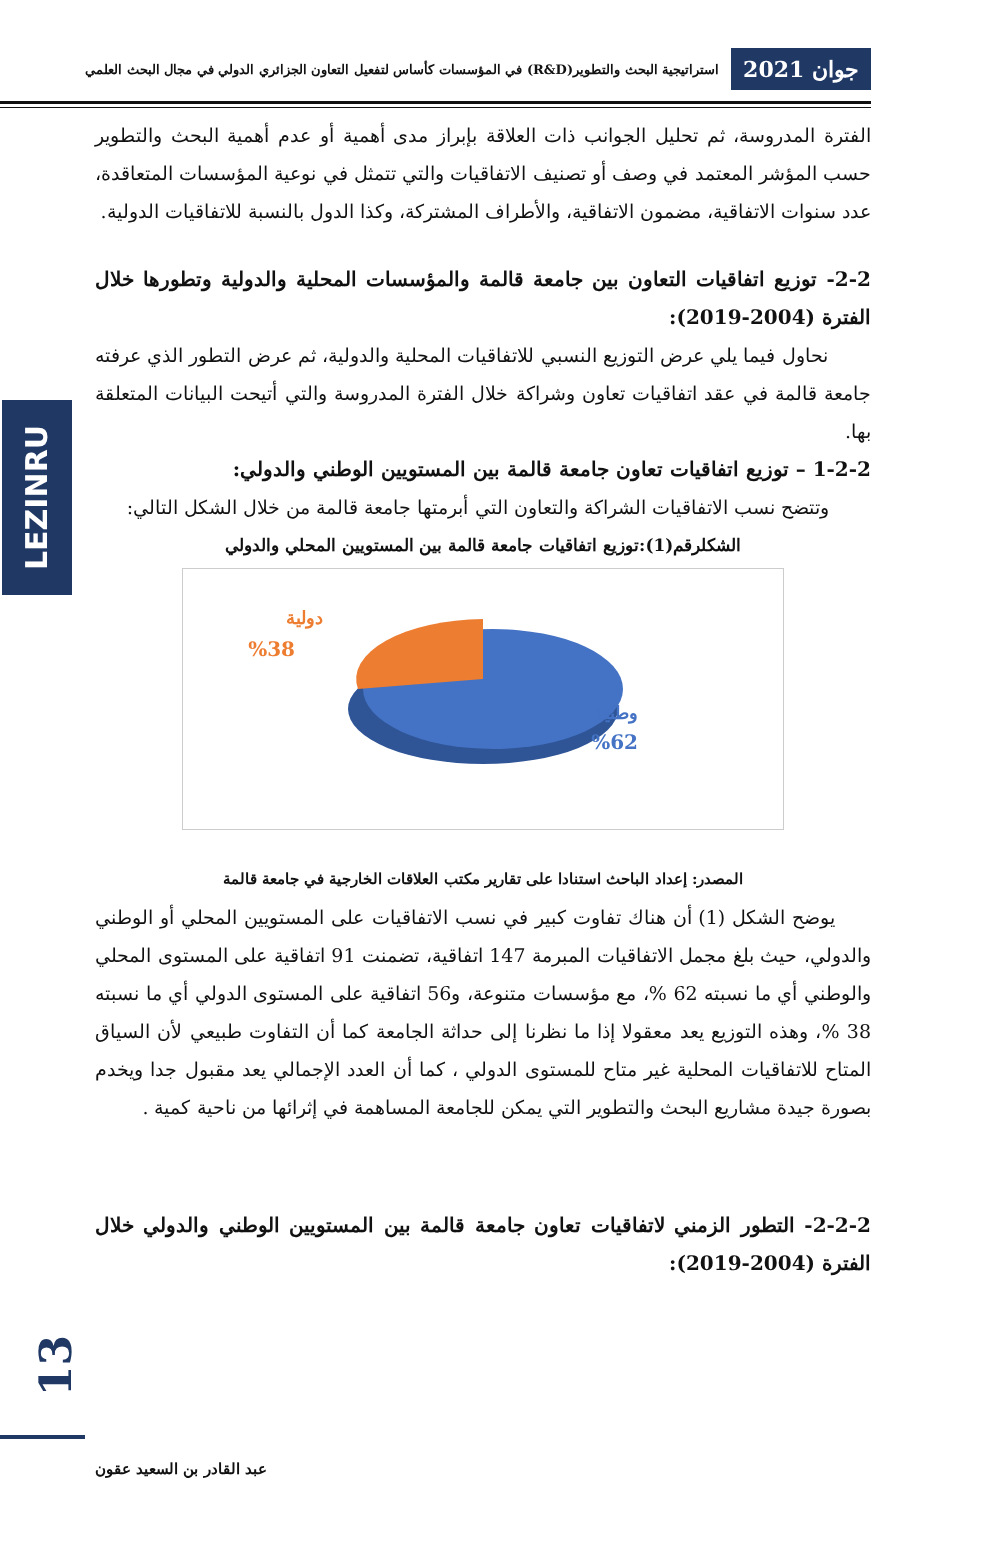جوان 2021
استراتيجية البحث والتطوير(R&D) في المؤسسات كأساس لتفعيل التعاون الجزائري الدولي في مجال البحث العلمي
LEZINRU
الفترة المدروسة، ثم تحليل الجوانب ذات العلاقة بإبراز مدى أهمية أو عدم أهمية البحث والتطوير حسب المؤشر المعتمد في وصف أو تصنيف الاتفاقيات والتي تتمثل في نوعية المؤسسات المتعاقدة، عدد سنوات الاتفاقية، مضمون الاتفاقية، والأطراف المشتركة، وكذا الدول بالنسبة للاتفاقيات الدولية.
2-2- توزيع اتفاقيات التعاون بين جامعة قالمة والمؤسسات المحلية والدولية وتطورها خلال الفترة (2004-2019):
نحاول فيما يلي عرض التوزيع النسبي للاتفاقيات المحلية والدولية، ثم عرض التطور الذي عرفته جامعة قالمة في عقد اتفاقيات تعاون وشراكة خلال الفترة المدروسة والتي أتيحت البيانات المتعلقة بها.
1-2-2 – توزيع اتفاقيات تعاون جامعة قالمة بين المستويين الوطني والدولي:
وتتضح نسب الاتفاقيات الشراكة والتعاون التي أبرمتها جامعة قالمة من خلال الشكل التالي:
الشكلرقم(1):توزيع اتفاقيات جامعة قالمة بين المستويين المحلي والدولي
دولية
%38
وطنية
%62
المصدر: إعداد الباحث استنادا على تقارير مكتب العلاقات الخارجية في جامعة قالمة
يوضح الشكل (1) أن هناك تفاوت كبير في نسب الاتفاقيات على المستويين المحلي أو الوطني والدولي، حيث بلغ مجمل الاتفاقيات المبرمة 147 اتفاقية، تضمنت 91 اتفاقية على المستوى المحلي والوطني أي ما نسبته 62 %، مع مؤسسات متنوعة، و56 اتفاقية على المستوى الدولي أي ما نسبته 38 %، وهذه التوزيع يعد معقولا إذا ما نظرنا إلى حداثة الجامعة كما أن التفاوت طبيعي لأن السياق المتاح للاتفاقيات المحلية غير متاح للمستوى الدولي ، كما أن العدد الإجمالي يعد مقبول جدا ويخدم بصورة جيدة مشاريع البحث والتطوير التي يمكن للجامعة المساهمة في إثرائها من ناحية كمية .
2-2-2- التطور الزمني لاتفاقيات تعاون جامعة قالمة بين المستويين الوطني والدولي خلال الفترة (2004-2019):
13
عبد القادر بن السعيد عقون